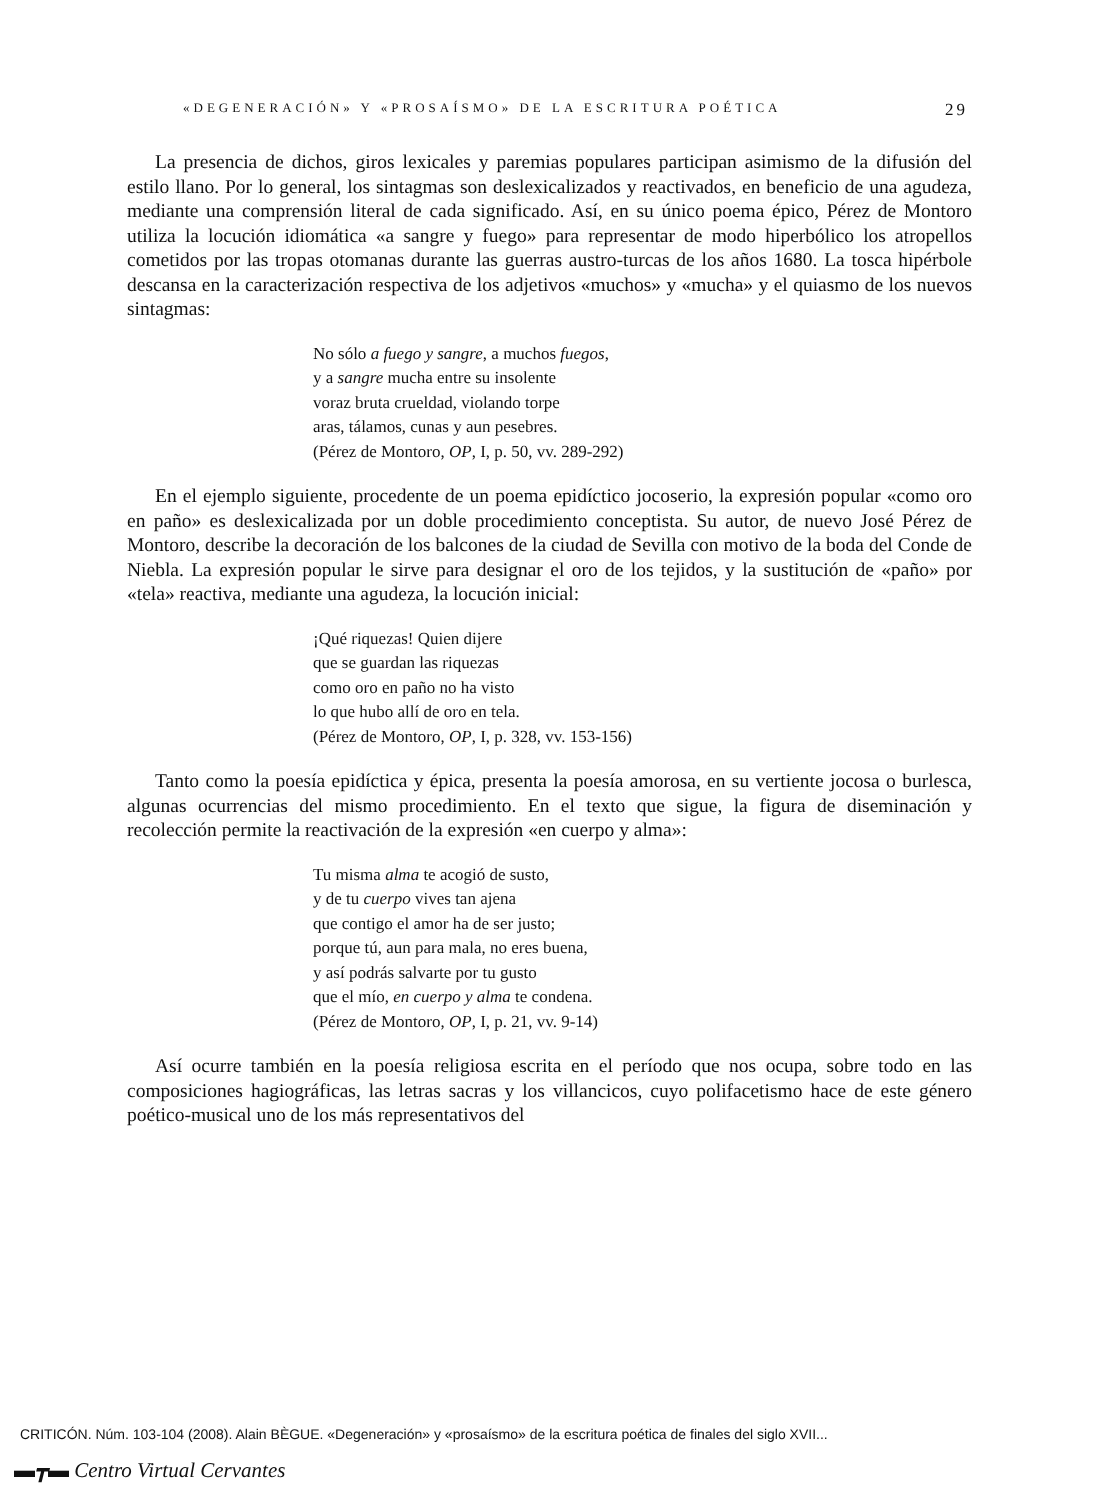«DEGENERACIÓN» Y «PROSAÍSMO» DE LA ESCRITURA POÉTICA 29
La presencia de dichos, giros lexicales y paremias populares participan asimismo de la difusión del estilo llano. Por lo general, los sintagmas son deslexicalizados y reactivados, en beneficio de una agudeza, mediante una comprensión literal de cada significado. Así, en su único poema épico, Pérez de Montoro utiliza la locución idiomática «a sangre y fuego» para representar de modo hiperbólico los atropellos cometidos por las tropas otomanas durante las guerras austro-turcas de los años 1680. La tosca hipérbole descansa en la caracterización respectiva de los adjetivos «muchos» y «mucha» y el quiasmo de los nuevos sintagmas:
No sólo a fuego y sangre, a muchos fuegos,
y a sangre mucha entre su insolente
voraz bruta crueldad, violando torpe
aras, tálamos, cunas y aun pesebres.
(Pérez de Montoro, OP, I, p. 50, vv. 289-292)
En el ejemplo siguiente, procedente de un poema epidíctico jocoserio, la expresión popular «como oro en paño» es deslexicalizada por un doble procedimiento conceptista. Su autor, de nuevo José Pérez de Montoro, describe la decoración de los balcones de la ciudad de Sevilla con motivo de la boda del Conde de Niebla. La expresión popular le sirve para designar el oro de los tejidos, y la sustitución de «paño» por «tela» reactiva, mediante una agudeza, la locución inicial:
¡Qué riquezas! Quien dijere
que se guardan las riquezas
como oro en paño no ha visto
lo que hubo allí de oro en tela.
(Pérez de Montoro, OP, I, p. 328, vv. 153-156)
Tanto como la poesía epidíctica y épica, presenta la poesía amorosa, en su vertiente jocosa o burlesca, algunas ocurrencias del mismo procedimiento. En el texto que sigue, la figura de diseminación y recolección permite la reactivación de la expresión «en cuerpo y alma»:
Tu misma alma te acogió de susto,
y de tu cuerpo vives tan ajena
que contigo el amor ha de ser justo;
porque tú, aun para mala, no eres buena,
y así podrás salvarte por tu gusto
que el mío, en cuerpo y alma te condena.
(Pérez de Montoro, OP, I, p. 21, vv. 9-14)
Así ocurre también en la poesía religiosa escrita en el período que nos ocupa, sobre todo en las composiciones hagiográficas, las letras sacras y los villancicos, cuyo polifacetismo hace de este género poético-musical uno de los más representativos del
CRITICÓN. Núm. 103-104 (2008). Alain BÈGUE. «Degeneración» y «prosaísmo» de la escritura poética de finales del siglo XVII...
▬┳▬ Centro Virtual Cervantes